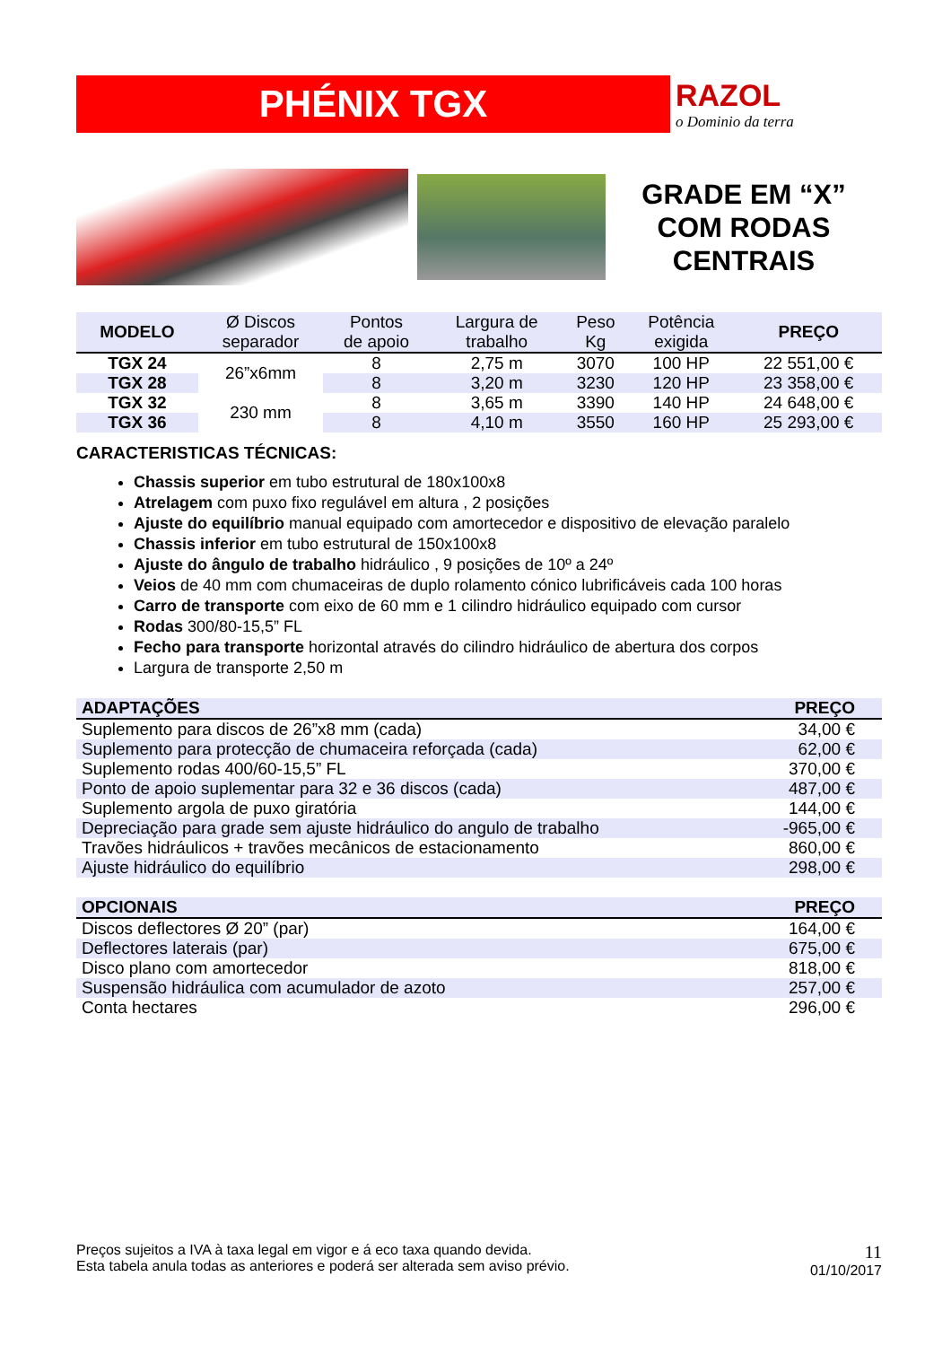PHÉNIX TGX
RAZOL
o Dominio da terra
GRADE EM “X”
COM RODAS
CENTRAIS
| MODELO | Ø Discos separador | Pontos de apoio | Largura de trabalho | Peso Kg | Potência exigida | PREÇO |
| --- | --- | --- | --- | --- | --- | --- |
| TGX 24 | 26”x6mm | 8 | 2,75 m | 3070 | 100 HP | 22 551,00 € |
| TGX 28 | | 8 | 3,20 m | 3230 | 120 HP | 23 358,00 € |
| TGX 32 | 230 mm | 8 | 3,65 m | 3390 | 140 HP | 24 648,00 € |
| TGX 36 | | 8 | 4,10 m | 3550 | 160 HP | 25 293,00 € |
CARACTERISTICAS TÉCNICAS:
Chassis superior em tubo estrutural de 180x100x8
Atrelagem com puxo fixo regulável em altura , 2 posições
Ajuste do equilíbrio manual equipado com amortecedor e dispositivo de elevação paralelo
Chassis inferior em tubo estrutural de 150x100x8
Ajuste do ângulo de trabalho hidráulico , 9 posições de 10º a 24º
Veios de 40 mm com chumaceiras de duplo rolamento cónico lubrificáveis cada 100 horas
Carro de transporte com eixo de 60 mm e 1 cilindro hidráulico equipado com cursor
Rodas 300/80-15,5” FL
Fecho para transporte horizontal através do cilindro hidráulico de abertura dos corpos
Largura de transporte 2,50 m
| ADAPTAÇÕES | PREÇO |
| --- | --- |
| Suplemento para discos de 26”x8 mm (cada) | 34,00 € |
| Suplemento para protecção de chumaceira reforçada (cada) | 62,00 € |
| Suplemento rodas 400/60-15,5” FL | 370,00 € |
| Ponto de apoio suplementar para 32 e 36 discos (cada) | 487,00 € |
| Suplemento argola de puxo giratória | 144,00 € |
| Depreciação para grade sem ajuste hidráulico do angulo de trabalho | -965,00 € |
| Travões hidráulicos + travões mecânicos de estacionamento | 860,00 € |
| Ajuste hidráulico do equilíbrio | 298,00 € |
| OPCIONAIS | PREÇO |
| --- | --- |
| Discos deflectores Ø 20” (par) | 164,00 € |
| Deflectores laterais (par) | 675,00 € |
| Disco plano com amortecedor | 818,00 € |
| Suspensão hidráulica com acumulador de azoto | 257,00 € |
| Conta hectares | 296,00 € |
Preços sujeitos a IVA à taxa legal em vigor e á eco taxa quando devida.
Esta tabela anula todas as anteriores e poderá ser alterada sem aviso prévio.
11
01/10/2017